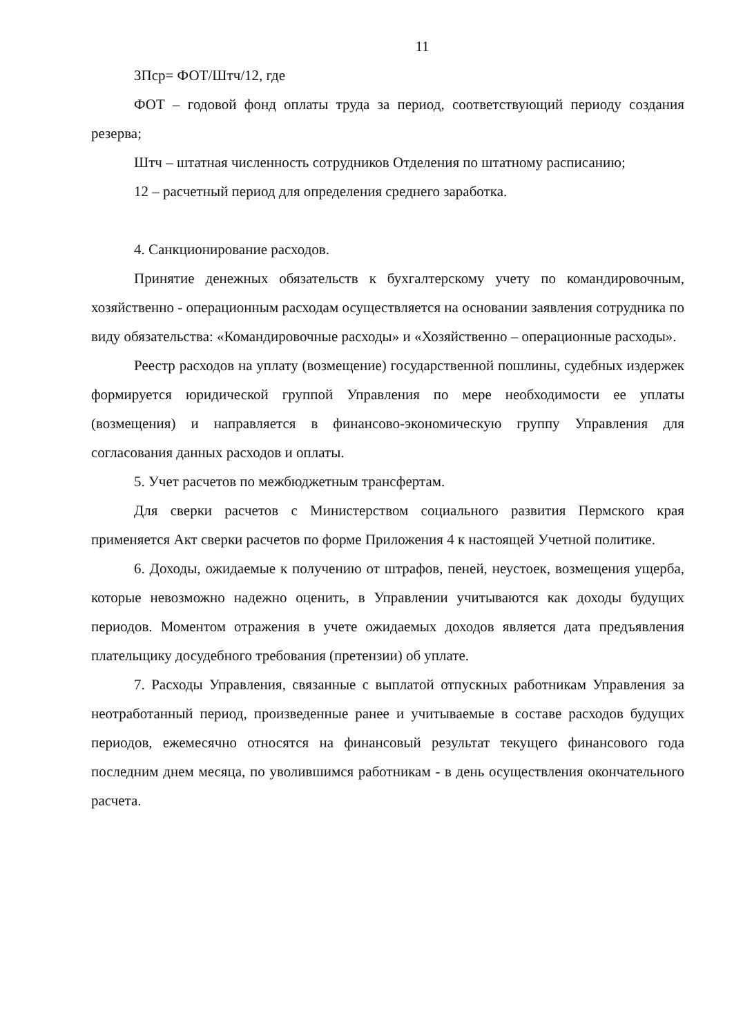11
ЗПср= ФОТ/Штч/12, где
ФОТ – годовой фонд оплаты труда за период, соответствующий периоду создания резерва;
Штч – штатная численность сотрудников Отделения по штатному расписанию;
12 – расчетный период для определения среднего заработка.
4. Санкционирование расходов.
Принятие денежных обязательств к бухгалтерскому учету по командировочным, хозяйственно - операционным расходам осуществляется на основании заявления сотрудника по виду обязательства: «Командировочные расходы» и «Хозяйственно – операционные расходы».
Реестр расходов на уплату (возмещение) государственной пошлины, судебных издержек формируется юридической группой Управления по мере необходимости ее уплаты (возмещения) и направляется в финансово-экономическую группу Управления для согласования данных расходов и оплаты.
5. Учет расчетов по межбюджетным трансфертам.
Для сверки расчетов с Министерством социального развития Пермского края применяется Акт сверки расчетов по форме Приложения 4 к настоящей Учетной политике.
6. Доходы, ожидаемые к получению от штрафов, пеней, неустоек, возмещения ущерба, которые невозможно надежно оценить, в Управлении учитываются как доходы будущих периодов. Моментом отражения в учете ожидаемых доходов является дата предъявления плательщику досудебного требования (претензии) об уплате.
7. Расходы Управления, связанные с выплатой отпускных работникам Управления за неотработанный период, произведенные ранее и учитываемые в составе расходов будущих периодов, ежемесячно относятся на финансовый результат текущего финансового года последним днем месяца, по уволившимся работникам - в день осуществления окончательного расчета.